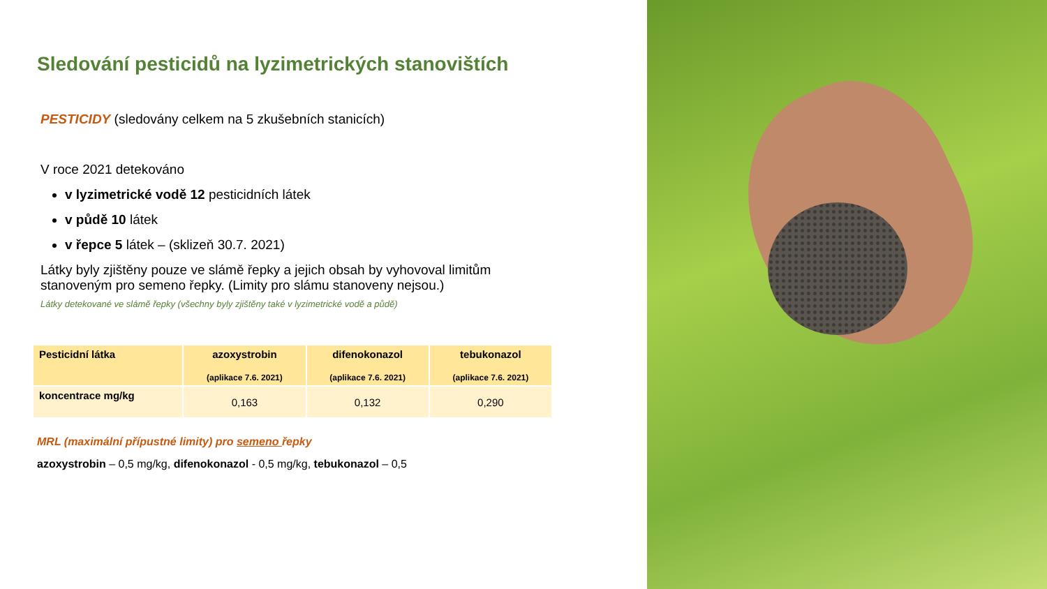Sledování pesticidů na lyzimetrických stanovištích
PESTICIDY (sledovány celkem na 5 zkušebních stanicích)
V roce 2021 detekováno
v lyzimetrické vodě 12 pesticidních látek
v půdě 10 látek
v řepce 5 látek – (sklizeň 30.7. 2021)
Látky byly zjištěny pouze ve slámě řepky a jejich obsah by vyhovoval limitům stanoveným pro semeno řepky. (Limity pro slámu stanoveny nejsou.)
Látky detekované ve slámě řepky (všechny byly zjištěny také v lyzimetrické vodě a půdě)
| Pesticidní látka | azoxystrobin (aplikace 7.6. 2021) | difenokonazol (aplikace 7.6. 2021) | tebukonazol (aplikace 7.6. 2021) |
| --- | --- | --- | --- |
| koncentrace mg/kg | 0,163 | 0,132 | 0,290 |
MRL (maximální přípustné limity) pro semeno řepky
azoxystrobin – 0,5 mg/kg, difenokonazol - 0,5 mg/kg, tebukonazol – 0,5